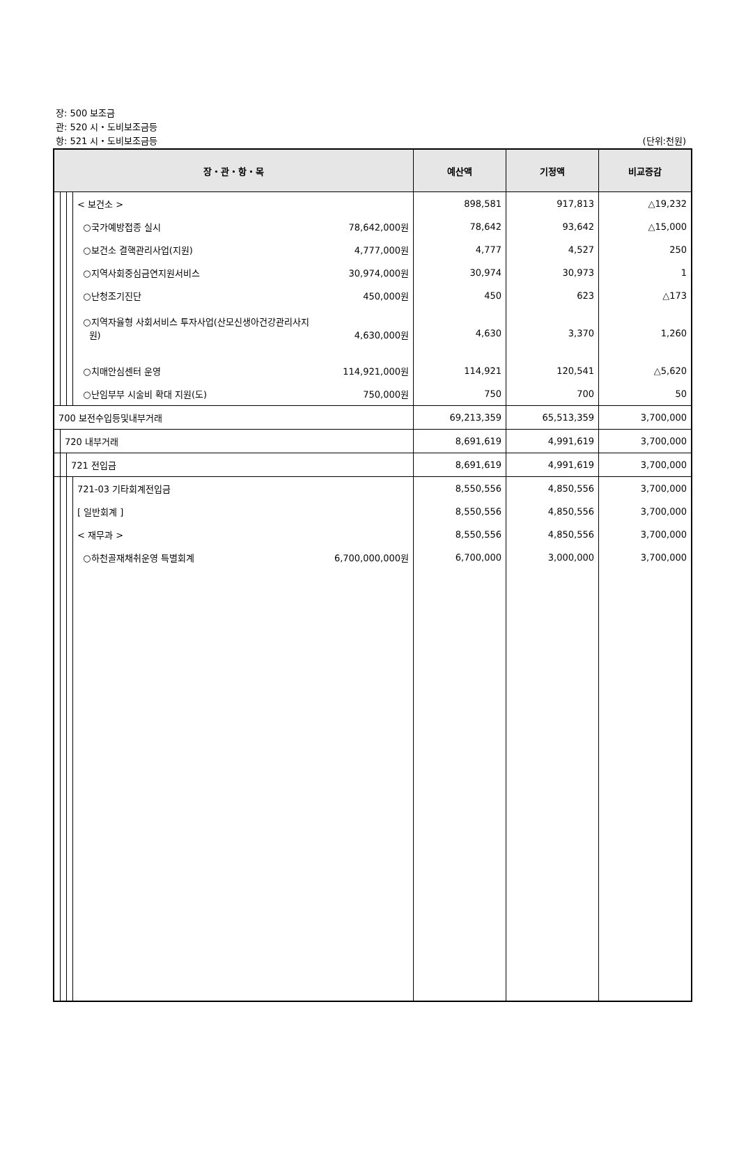장: 500 보조금
관: 520 시・도비보조금등
항: 521 시・도비보조금등
(단위:천원)
| 장・관・항・목 | | | | 예산액 | 기정액 | 비교증감 |
| --- | --- | --- | --- | --- | --- | --- |
| | | | < 보건소 > | 898,581 | 917,813 | △19,232 |
| | | | ○국가예방접종 실시 78,642,000원 | 78,642 | 93,642 | △15,000 |
| | | | ○보건소 결핵관리사업(지원) 4,777,000원 | 4,777 | 4,527 | 250 |
| | | | ○지역사회중심금연지원서비스 30,974,000원 | 30,974 | 30,973 | 1 |
| | | | ○난청조기진단 450,000원 | 450 | 623 | △173 |
| | | | ○지역자율형 사회서비스 투자사업(산모신생아건강관리사지 원) 4,630,000원 | 4,630 | 3,370 | 1,260 |
| | | | ○치매안심센터 운영 114,921,000원 | 114,921 | 120,541 | △5,620 |
| | | | ○난임부부 시술비 확대 지원(도) 750,000원 | 750 | 700 | 50 |
| 700 보전수입등및내부거래 | | | | 69,213,359 | 65,513,359 | 3,700,000 |
| | 720 내부거래 | | | 8,691,619 | 4,991,619 | 3,700,000 |
| | | 721 전입금 | | 8,691,619 | 4,991,619 | 3,700,000 |
| | | | 721-03 기타회계전입금 | 8,550,556 | 4,850,556 | 3,700,000 |
| | | | [ 일반회계 ] | 8,550,556 | 4,850,556 | 3,700,000 |
| | | | < 재무과 > | 8,550,556 | 4,850,556 | 3,700,000 |
| | | | ○하천골재채취운영 특별회계 6,700,000,000원 | 6,700,000 | 3,000,000 | 3,700,000 |